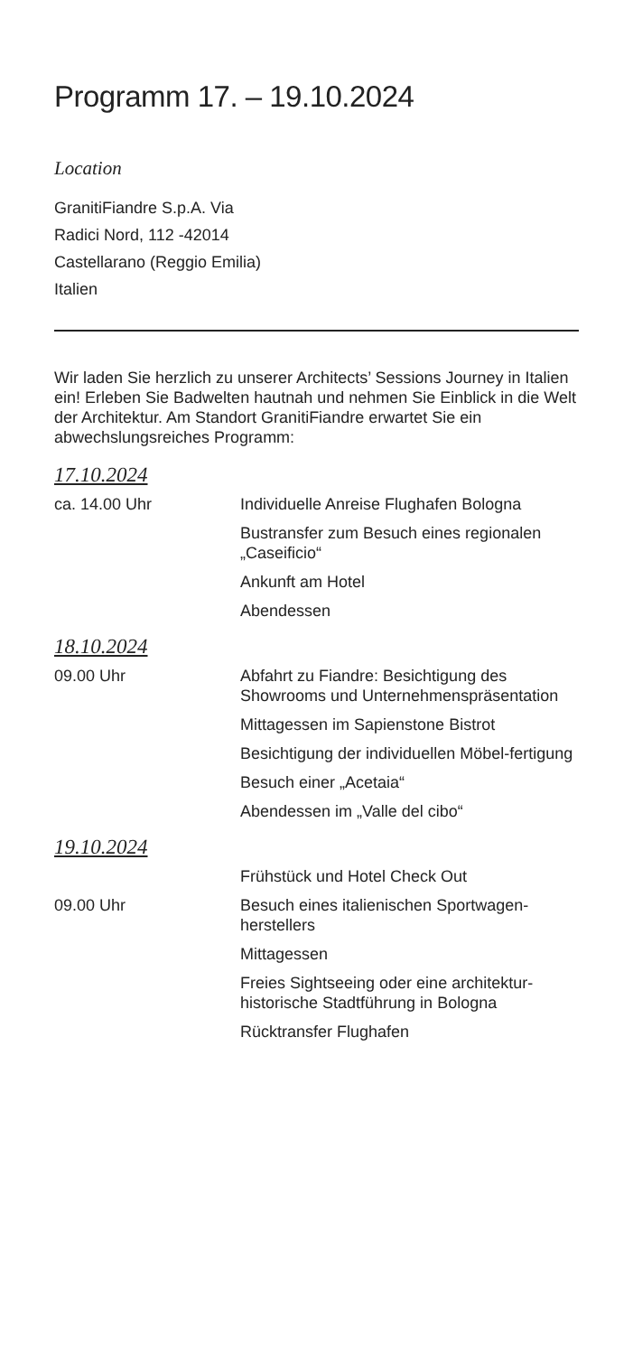Programm 17. – 19.10.2024
Location
GranitiFiandre S.p.A. Via
Radici Nord, 112 -42014
Castellarano (Reggio Emilia)
Italien
Wir laden Sie herzlich zu unserer Architects’ Sessions Journey in Italien ein! Erleben Sie Badwelten hautnah und nehmen Sie Einblick in die Welt der Architektur. Am Standort GranitiFiandre erwartet Sie ein abwechslungsreiches Programm:
17.10.2024
| ca. 14.00 Uhr | Individuelle Anreise Flughafen Bologna |
| | Bustransfer zum Besuch eines regionalen „Caseificio“ |
| | Ankunft am Hotel |
| | Abendessen |
18.10.2024
| 09.00 Uhr | Abfahrt zu Fiandre: Besichtigung des Showrooms und Unternehmenspräsentation |
| | Mittagessen im Sapienstone Bistrot |
| | Besichtigung der individuellen Möbel-fertigung |
| | Besuch einer „Acetaia“ |
| | Abendessen im „Valle del cibo“ |
19.10.2024
| | Frühstück und Hotel Check Out |
| 09.00 Uhr | Besuch eines italienischen Sportwagen-herstellers |
| | Mittagessen |
| | Freies Sightseeing oder eine architektur-historische Stadtführung in Bologna |
| | Rücktransfer Flughafen |